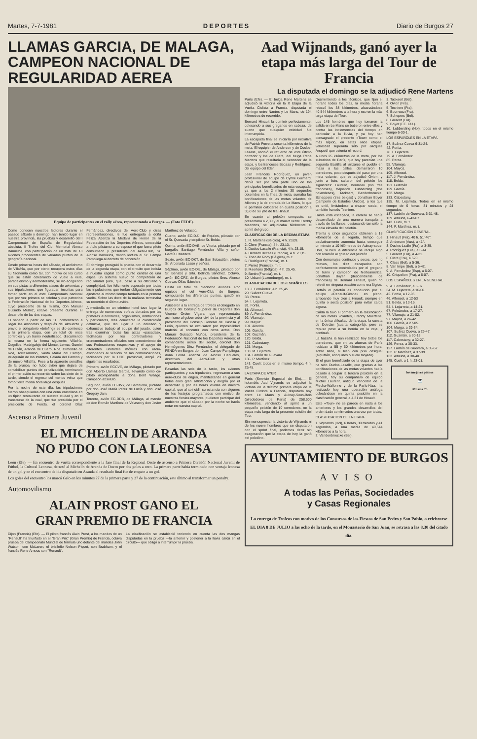Martes, 7-7-1981 DEPORTES Diario de Burgos 27
LLAMAS GARCIA, DE MALAGA, CAMPEON NACIONAL DE REGULARIDAD AEREA
Equipo de participantes en el rally aéreo, representando a Burgos. — (Foto FEDE).
Como conocen nuestros lectores durante el pasado sábado y domingo, han tenido lugar en nuestra provincia, las pruebas y desarrollo del I Campeonato de España de Regularidad absoluta, II Trofeo del Cid, Memorial Alonso Bañuelos, con participación de un total de 18 aviones procedentes de variados puntos de la geografía nacional.
Desde primeras horas del sábado, el aeródromo de Villafría, que por cierto recupera estos días su fisonomía como tal, con motivo de los curso que se están celebrando de vuelo a vela, paracaidismo y aermodelismo, se vio acogiendo en sus pistas a diferentes clases de avionetas y sus tripulaciones, que figuraban inscritas para tomar parte en el este Campeonato nacional que por vez primera se celebra y que patrocina la Federación Nacional de los Deportes Aéreos, cuyo presidente de la misma, don Manuel Guisado Muñoz, estuvo presente durante el desarrollo de las dos etapas.
El sábado a partir de las 11, comenzaron a llegar las avionetas y después del almuerzo y previo el obligatorio «briefing» se dio comienzo a la primera etapa, con un total de once controles y un tramo neutralizado, discurriendo la misma en la forma siguiente: Villafría, Cogollos, Madrigalejo del Monte, Lerma, Gumiel de Hizán, Aranda de Duero, Roa, Olmedillo de Roa, Torresandino, Santa María del Campo, Villaquirán de los Infantes, Celada del Camino y de nuevo Villafría. Pese a la aparente sencillez de la prueba, no hubo avión que dejara de contabilizar puntos de penalización, terminando el primer avión su recorrido sobre las siete de la tarde, siendo el regreso del menos veloz que tomó tierra media hora larga después.
Por la noche de este día, las tripulaciones fueron obsequiadas con una cena castellana en un típico restaurante de nuestra ciudad y en el transcurso de la cual, que fue presidida por el presidente de Fenda, el coronel Díaz Fernández, directivos del Aero-Club y otras representaciones, le fue entregada a doña Feliza Atienza la Medalla de Honor de la Federación de los Deportes Aéreos, concedida a título póstumo a su esposo el que fuera piloto consumado y presidente del Aero-Club, Sr. Alonso Bañuelos, dando lectura el Sr. Campo Pampliega al decreto de concesión.
El domingo prosiguió la prueba con el desarrollo de la segunda etapa, con el circuito que incluía a nuestra capital como punto central de una elipse, un sistema nuevo de competición de regularidad pura, que, pese a su dificultad y complejidad, fue felizmente superado por todas las tripulaciones que tenían obligadamente que ajustarse al mismo tiempo tardado en la primera vuelta. Sobre las doce de la mañana terminaba su recorrido el último avión.
A mediodía en un céntrico hotel tuvo lugar la entrega de numerosos trofeos donados por las primeras autoridades, organismos, instituciones y particulares, tras conocerse la clasificación definitiva, que dio lugar a un delicado y exhaustivo trabajo al equipo del jurado, quien tras examinar todas las actas «pasadas», facilitadas por los controladores y cronometradores oficiales con conocimiento de sus Federaciones respectivas y el apoyo de diferentes unidades móviles con radio-aficionados al servicio de las comunicaciones, facilitados por la URE provincial, arrojó los siguientes resultados:
Primero, avión ECCVE, de Málaga, pilotado por don Alberto Llamas García, llevando como co-piloto acompañante a doña Berit Waage. Campeón absoluto.
Segundo, avión EC-BVY, de Barcelona, pilotado por don José María Pérez de Lucía y don José Gregory Jam.
Tercero, avión EC-DDB, de Málaga, al mando de don Román Martínez de Velasco y don Javier Martínez de Velasco.
Cuarto, avión EC-DJJ, de Rojales, pilotado por el Sr. Quesada y co-piloto Sr. Belda.
Quinto, avión EC-DAE, de Vitoria, pilotado por el burgalés Santiago Fernández Villa y señor García Chazarra.
Sexto, avión EC-DKT, de San Sebastián, pilotos Sr. Arconada Lasso y señora.
Séptimo, avión EC-DIL, de Málaga, pilotado por Sr. Benabú y Srta. Belinda Sánchez. Octavo, avión EC-CPZ, de Burgos, pilotos Sres. Alonso Cuevas-Olías Sánchez.
Hasta un total de dieciocho aviones. Por equipos el del Aero-Club de Burgos, computando los diferentes puntos, quedó en segundo lugar.
Asistieron a la entrega de trofeos el delegado en Burgos del Consejo Superior de Deportes don Vicente Orden Vígara, que representaba asimismo al gobernador civil de la provincia y al presidente del Consejo General de Castilla y León, quienes se excusaron por imposibilidad material al concurrir con otros actos. Don Manuel Guisado Muñoz, presidente de la Federación Nacional de los Deportes Aéreos; el comandante aéreo del sector, coronel don Hermógenes Díez Fernández, el delegado de FENDA en Burgos don Juan Campo Pampliega, doña Felisa Atienza de Alonso Bañuelos, directivos del Aero-Club y otras representaciones.
Pasadas las seis de la tarde, los aviones participantes y sus tripulantes, regresaron a sus aero-clubs de origen, manifestando en general todos ellos gran satisfacción y alegría por el desarrollo y por las horas vividas en nuestra capital, que al coincidir su estancia con algunos de los festejos programados con motivo de nuestras fiestas mayores, pudieron participar del ambiente que el sábado por la noche se hacía notar en nuestra capital.
Ascenso a Primera Juvenil
EL MICHELIN DE ARANDA
NO PUDO CON LA LEONESA
León (Efe). — En encuentro de vuelta correspondiente a la fase final de la Regional Oeste de ascenso a Primera División Nacional Juvenil de Fútbol, la Cultural Leonesa, derrotó al Michelín de Aranda de Duero por dos goles a cero. La primera parte había terminado con ventaja leonesa de un gol y en el encuentro de ida disputado en Aranda el resultado final fue de empate a un gol.
Los goles del encuentro los marcó Gelo en los minutos 27 de la primera parte y 37 de la continuación, este último al transformar un penalty.
Automovilismo
ALAIN PROST GANO EL
GRAN PREMIO DE FRANCIA
Dijon (Francia) (Efe). — El piloto francés Alain Prost, a los mandos de un "Renault" ha triunfado en el "Gran Prix" (Gran Premio) de Francia, octava prueba del Campeonato Mundial de fórmula uno delante del irlandes John Watson, con McLaren, el brisileño Nelson Piquet, con Brabham, y el francés Rene Arnous con "Renault".
La clasificación se estableció teniendo en cuenta las dos mangas disputadas en la prueba —la anterior y posterior a la lluvia caída en el circuito— que obligó a interrumpir la prueba.
Aad Wijnands, ganó ayer la etapa más larga del Tour de Francia
La disputada el domingo se la adjudicó Rene Martens
París (Efe). — El belga Rene Martens se adjudicó la victoria en la X Etapa de la Vuelta Ciclista a Francia, disputada el domingo entre Nantes y Le Mans, de 194 kilómetros de recorrido.
Bernard Hinault la dominó perfectamente, colocando a sus gregarios en cabeza, de suerte que cualquier veleidad fue interrumpida.
La escapada final se iniciaría por iniciativa de Patrick Perret a sesenta kilómetros de la meta. El equipier de Anderson y de Duclos-Lasalle, recibió el refuerzo de este último corredor y los de Clere, del belga Rene Martens que resultaría el vencedor de la etapa, y los franceses Becaas y Rodríguez, del equipo del líder.
Jean Francois Rodríguez, un joven profesional de equipo de Cyrille Guimard, debía ser por otra parte uno de los principales beneficiados de esta escapada, ya que a los 2 minutos 30 segundos obtenidos en la línea de meta, sumaba las bonificaciones de las metas volantes de Allones y la de entrada de Le Mans, lo que le permiten colocarse en cuarta posición a 3,50 de su jefe de fila Hinault.
En cuanto al pelotón compacto, se presentaba a 2,30 y el maillot verde Freddy Maertens, se adjudicaba fácilmente el sprint del grupo.
CLASIFICACION DE LA DECIMA ETAPA
1. R. Martens (Bélgica), 4 h. 23,09.
2. Clere (Francia), 4 h. 23,13.
3. Duclos-Lasalle (Francia), 4 h. 23,15.
4. Bernard Becaas (Francia), 4 h. 23,15.
5. Theo de Rooy (Bélgica), m. t.
6. Rodríguez (Francia), m. t.
7. Perret (Francia), m. t.
8. Maertens (Bélgica), 4 h. 25,45.
9. Bertin (Francia), m. t.
10. Urbani (Luxemburgo), m. t.
CLASIFICACION DE LOS ESPAÑOLES
13. J. Fernández, 4 h. 25,45
20. Suárez Cueva
33. Perea.
54. I. Lejarreta.
81. Fortia.
88. Alfonsel.
89. A. Fernández.
92. Vilamajo.
99. Mayoz.
101. Albelda.
106. García.
107. Guzmán.
120. Belda.
121. Cabestany.
125. Murga.
133. M. Lejarreta.
134. Ladrón de Güevara.
136. P. Martínez
143. Cueli; todos en el mismo tiempo. 4 h. 25,45.
LA ETAPA DE AYER
Paris (Servicio Especial de Efe).— El holandés Aad Vijnands se adjudicó la victoria en la décimo primera etapa de la Vuelta Ciclista a Francia, disputada hoy entre Le Mans y Aulnay-Sous-Bois (alrededores de París) de 258,500 kilómetros, venciendo al sprint a un pequeño pelotón de 10 corredores, en la etapa más larga de la presente edición del Tour.
Sin menospreciar la victoria de Wijnands ni de los nueve hombres que se disputaron con el sprint final, podemos decir sin exageración que la etapa de hoy la ganó «el pelotón».
Desmintiendo a los técnicos, que fijan el horario todos los días, la media horaria rebasó los 38 kilómetros, alcanzándose 40,544 kilómetros a la hora y eso en la más larga etapa del Tour.
Los 145 hombres que hoy tomaron la salida en Le Mans se batieron entre ellos y contra las inclemencias del tiempo en particular a la lluvia, y ya hoy han consagrado el presente «Tour» como el más rápido, en estas once etapas, velocidad superada sólo por Jacques Anquetil que ostenta el record.
A unos 25 kilómetros de la meta, por los suburbios de París, que hoy parecían una segunda Bastilla al lanzarse el pueblo en masa a las calles, demarraron 10 corredores, poco después del paso por una meta volante, que se adjudicó Ovion, y junto a éste, saltaron del pelotón los siguientes: Laurent, Bourreau (los tres franceses), Wijnands, Lubberding (dos holandeses), Tackaert, Banderbroucke, Scheppers (tres belgas) y Jonathan Boyer (campeón de Estados Unidos), a los que se unió, limitándose a chupar rueda, el también francés Tesniere.
Hasta esta escapada, la carrera se había desarrollado de una manera tranquila a través de los llanos, destacando tan sólo la media elevada del pelotón.
Treinta y cinco segundos obtienen a 18 kilómetros de la llegada, tiempo que paulatinamente aumenta hasta conseguir un minuto a 10 kilómetros de Aulnay-sous-Bois, si bien la diferencia se redujo algo con relación al grueso del pelotón.
Con demarrajes continuos y secos, que no relevos, los diez escapados son perfectamente controlados por el gregario de turno y campeón de Norteamérica, Jonathan Boyer (descendiente de franceses) de Bernard Hinault, quien no relevó en ninguna ocasión como era lógico.
Detrás el pelotón es conducido por el equipo «Renault-Gitane» en pleno, arropando muy bien a Hinault, siempre en quinta o sexta posición para evitar caída alguna.
Caída la tuvo el primero en la clasificación de las metas volantes, Freddy Maertens, en la única dificultad de la etapa, la cuesta de Dotrdan (cuarta categoría), pero se repuso pese a su herida en la ceja, y continuó.
La hazaña la han realizado hoy todos los corredores, que en las afueras de París rodaban a 55 y 60 kilómetros por hora, sobre llano, si bien con piso desigual (alquitrán, adoquines o suelo mojado).
Si el gran beneficiado de la etapa de ayer ha sido Duclos-Lasalle, que gracias a las bonificaciones de las metas volantes había pasado a ocupar la tercera posición en la general, hoy su compañero de equipo Michel Laurent, antiguo vencedor de la Flecha-Wallonne y de la París-Niza, ha realizado hoy una operación análoga colocándose en quinta posición en la clasificación general, a 4.31 de Hinault.
Este «Tour» no se parece en nada a los anteriores y los grandes desarrollos del orden dado confirmados una vez por todas.
CLASIFICACION DE LA ETAPA
1. Wijnands (Hol), 6 horas, 30 minutos y 41 segundos, a una media de 40,544 kilómetros a la hora.
2. Vandenbroucke (Bel).
3. Tackaert (Bel).
4. Ovion (Fra).
5. Tesniere (Fra).
6. Bourreau (Fra).
7. Schepers (Bel).
8. Laurent (Fra).
9. Boyer (EE. UU.).
10. Lubberding (Hol), todos en el mismo tiempo 6-30-1.
LOS ESPAÑOLES EN LA ETAPA
17. Suárez-Cueva 6-31-24.
42. Fortia.
78. I. Lejarreta.
79. A. Fernández.
85. Perea.
95. Vilamajo.
104. Mayoz.
105. Alfonsel.
117. J. Fernández.
118. Belda.
121. Guzmán.
129. García.
132. Murga.
133. Cabestany.
135. M. Lejarreta. Todos en el mismo tiempo de 6 horas, 31 minutos y 24 segundos.
137. Ladrón de Guevara, 6-31-48.
139. Albelda, 6-43-07.
143. Cueli, m. t.
144. P. Martínez, m. t.
CLASIFICACION GENERAL
1. Hinault (Fra), 40 h. 51' 46".
2. Anderson (Aus), a 41".
3. Duclos-Lsalle (Fra), a 3-35.
4. Rodríguez (Fra), a 3-44.
5. Laurent (Fra), a 4-31.
6. Clere (Fra), a 520.
7. Claes (Bel), a 5-36.
8. Van Impe (Bel), a 5-42.
9. A. Fernández (Esp), a 6-07.
10. Criquelion (Fra), a 6-07.
LOS ESPAÑOLES EN LA GENERAL
9. A. Fernández, a 6-07.
34. M. Lejarreta, a 10-00.
42. Fortia, a 12-05.
46. Alfonsel, a 12-53
51. Belda, a 13-15.
54. I. Lejarreta, a 14-21.
67. Felnández, a 17-27.
77. Vilamajo, a 21-02.
97. Mayoz, a 26-42.
100. García, a 27-05.
104. Murga, a 29-34.
107. Suárez Cueva, a 29-47.
112. Guzmán, a 30-13.
117. Cabestany, a 32-27.
126. Perea, a 35-33.
127. Ladrón de Guevara, a 35-57.
132. P. Martínez, a 37-39.
133. Albelda, a 38-40.
145. Cueli, a 1 h. 23-01.
los mejores pianos
🎹
Música 75
AYUNTAMIENTO DE BURGOS
AVISO
A todas las Peñas, Sociedades
y Casas Regionales
La entrega de Trofeos con motivo de los Consursos de las Fiestas de San Pedro y San Pablo, a celebrarse EL DIA 8 DE JULIO a las ocho de la tarde, en el Monasterio de San Juan, se retrasa a las 8,30 del citado día.